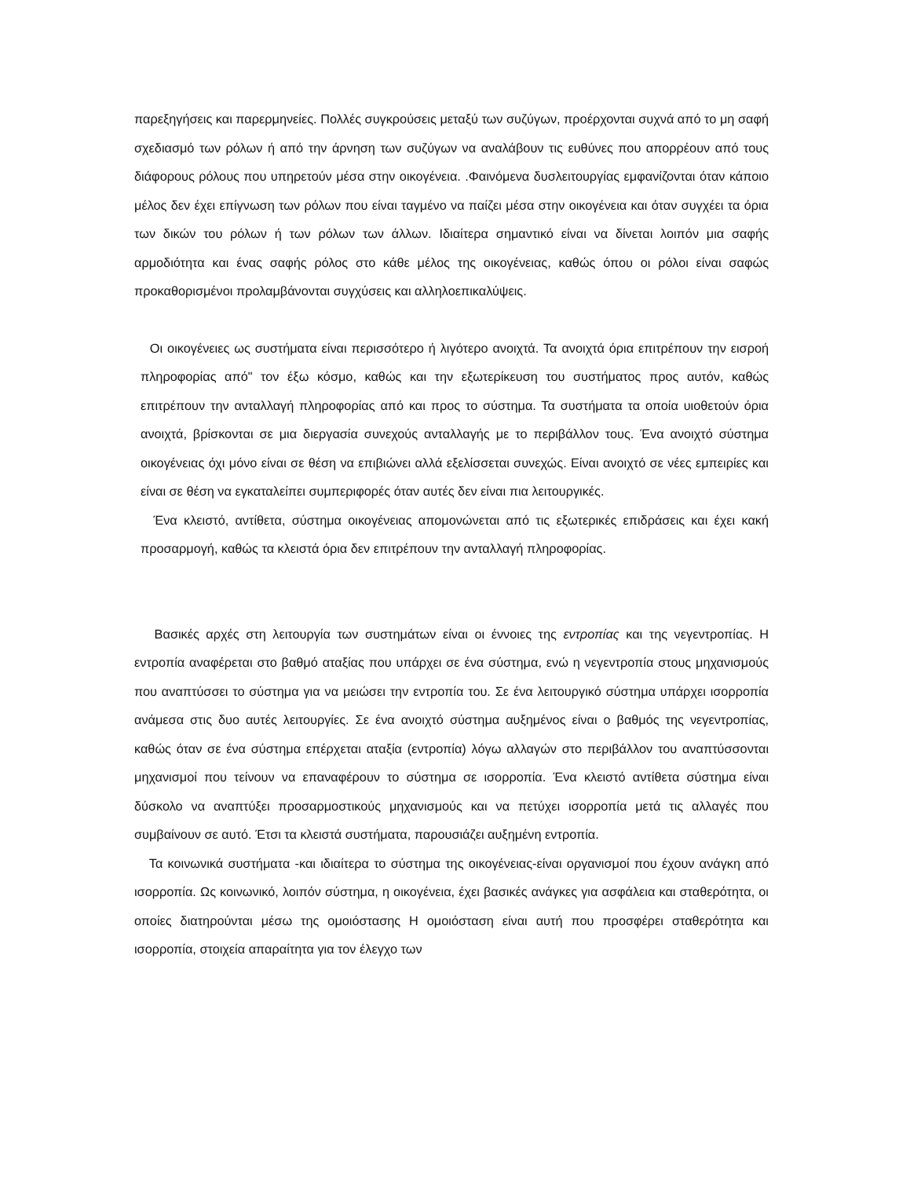παρεξηγήσεις και παρερμηνείες. Πολλές συγκρούσεις μεταξύ των συζύγων, προέρχονται συχνά από το μη σαφή σχεδιασμό των ρόλων ή από την άρνηση των συζύγων να αναλάβουν τις ευθύνες που απορρέουν από τους διάφορους ρόλους που υπηρετούν μέσα στην οικογένεια. .Φαινόμενα δυσλειτουργίας εμφανίζονται όταν κάποιο μέλος δεν έχει επίγνωση των ρόλων που είναι ταγμένο να παίζει μέσα στην οικογένεια και όταν συγχέει τα όρια των δικών του ρόλων ή των ρόλων των άλλων. Ιδιαίτερα σημαντικό είναι να δίνεται λοιπόν μια σαφής αρμοδιότητα και ένας σαφής ρόλος στο κάθε μέλος της οικογένειας, καθώς όπου οι ρόλοι είναι σαφώς προκαθορισμένοι προλαμβάνονται συγχύσεις και αλληλοεπικαλύψεις.
Οι οικογένειες ως συστήματα είναι περισσότερο ή λιγότερο ανοιχτά. Τα ανοιχτά όρια επιτρέπουν την εισροή πληροφορίας από" τον έξω κόσμο, καθώς και την εξωτερίκευση του συστήματος προς αυτόν, καθώς επιτρέπουν την ανταλλαγή πληροφορίας από και προς το σύστημα. Τα συστήματα τα οποία υιοθετούν όρια ανοιχτά, βρίσκονται σε μια διεργασία συνεχούς ανταλλαγής με το περιβάλλον τους. Ένα ανοιχτό σύστημα οικογένειας όχι μόνο είναι σε θέση να επιβιώνει αλλά εξελίσσεται συνεχώς. Είναι ανοιχτό σε νέες εμπειρίες και είναι σε θέση να εγκαταλείπει συμπεριφορές όταν αυτές δεν είναι πια λειτουργικές.
Ένα κλειστό, αντίθετα, σύστημα οικογένειας απομονώνεται από τις εξωτερικές επιδράσεις και έχει κακή προσαρμογή, καθώς τα κλειστά όρια δεν επιτρέπουν την ανταλλαγή πληροφορίας.
Βασικές αρχές στη λειτουργία των συστημάτων είναι οι έννοιες της εντροπίας και της νεγεντροπίας. Η εντροπία αναφέρεται στο βαθμό αταξίας που υπάρχει σε ένα σύστημα, ενώ η νεγεντροπία στους μηχανισμούς που αναπτύσσει το σύστημα για να μειώσει την εντροπία του. Σε ένα λειτουργικό σύστημα υπάρχει ισορροπία ανάμεσα στις δυο αυτές λειτουργίες. Σε ένα ανοιχτό σύστημα αυξημένος είναι ο βαθμός της νεγεντροπίας, καθώς όταν σε ένα σύστημα επέρχεται αταξία (εντροπία) λόγω αλλαγών στο περιβάλλον του αναπτύσσονται μηχανισμοί που τείνουν να επαναφέρουν το σύστημα σε ισορροπία. Ένα κλειστό αντίθετα σύστημα είναι δύσκολο να αναπτύξει προσαρμοστικούς μηχανισμούς και να πετύχει ισορροπία μετά τις αλλαγές που συμβαίνουν σε αυτό. Έτσι τα κλειστά συστήματα, παρουσιάζει αυξημένη εντροπία.
Τα κοινωνικά συστήματα -και ιδιαίτερα το σύστημα της οικογένειας-είναι οργανισμοί που έχουν ανάγκη από ισορροπία. Ως κοινωνικό, λοιπόν σύστημα, η οικογένεια, έχει βασικές ανάγκες για ασφάλεια και σταθερότητα, οι οποίες διατηρούνται μέσω της ομοιόστασης Η ομοιόσταση είναι αυτή που προσφέρει σταθερότητα και ισορροπία, στοιχεία απαραίτητα για τον έλεγχο των